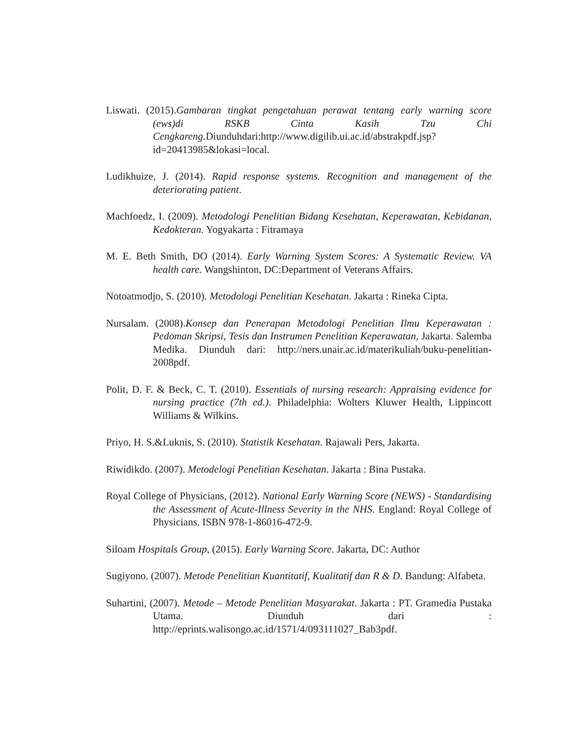Liswati. (2015).Gambaran tingkat pengetahuan perawat tentang early warning score (ews)di RSKB Cinta Kasih Tzu Chi Cengkareng. Diunduhdari:http://www.digilib.ui.ac.id/abstrakpdf.jsp?id=20413985&lokasi=local.
Ludikhuize, J. (2014). Rapid response systems. Recognition and management of the deteriorating patient.
Machfoedz, I. (2009). Metodologi Penelitian Bidang Kesehatan, Keperawatan, Kebidanan, Kedokteran. Yogyakarta : Fitramaya
M. E. Beth Smith, DO (2014). Early Warning System Scores: A Systematic Review. VA health care. Wangshinton, DC:Department of Veterans Affairs.
Notoatmodjo, S. (2010). Metodologi Penelitian Kesehatan. Jakarta : Rineka Cipta.
Nursalam. (2008).Konsep dan Penerapan Metodologi Penelitian Ilmu Keperawatan : Pedoman Skripsi, Tesis dan Instrumen Penelitian Keperawatan, Jakarta. Salemba Medika. Diunduh dari: http://ners.unair.ac.id/materikuliah/buku-penelitian-2008pdf.
Polit, D. F. & Beck, C. T. (2010). Essentials of nursing research: Appraising evidence for nursing practice (7th ed.). Philadelphia: Wolters Kluwer Health, Lippincott Williams & Wilkins.
Priyo, H. S.&Luknis, S. (2010). Statistik Kesehatan. Rajawali Pers, Jakarta.
Riwidikdo. (2007). Metodelogi Penelitian Kesehatan. Jakarta : Bina Pustaka.
Royal College of Physicians, (2012). National Early Warning Score (NEWS) - Standardising the Assessment of Acute-Illness Severity in the NHS. England: Royal College of Physicians. ISBN 978-1-86016-472-9.
Siloam Hospitals Group, (2015). Early Warning Score. Jakarta, DC: Author
Sugiyono. (2007). Metode Penelitian Kuantitatif, Kualitatif dan R & D. Bandung: Alfabeta.
Suhartini, (2007). Metode – Metode Penelitian Masyarakat. Jakarta : PT. Gramedia Pustaka Utama. Diunduh dari : http://eprints.walisongo.ac.id/1571/4/093111027_Bab3pdf.